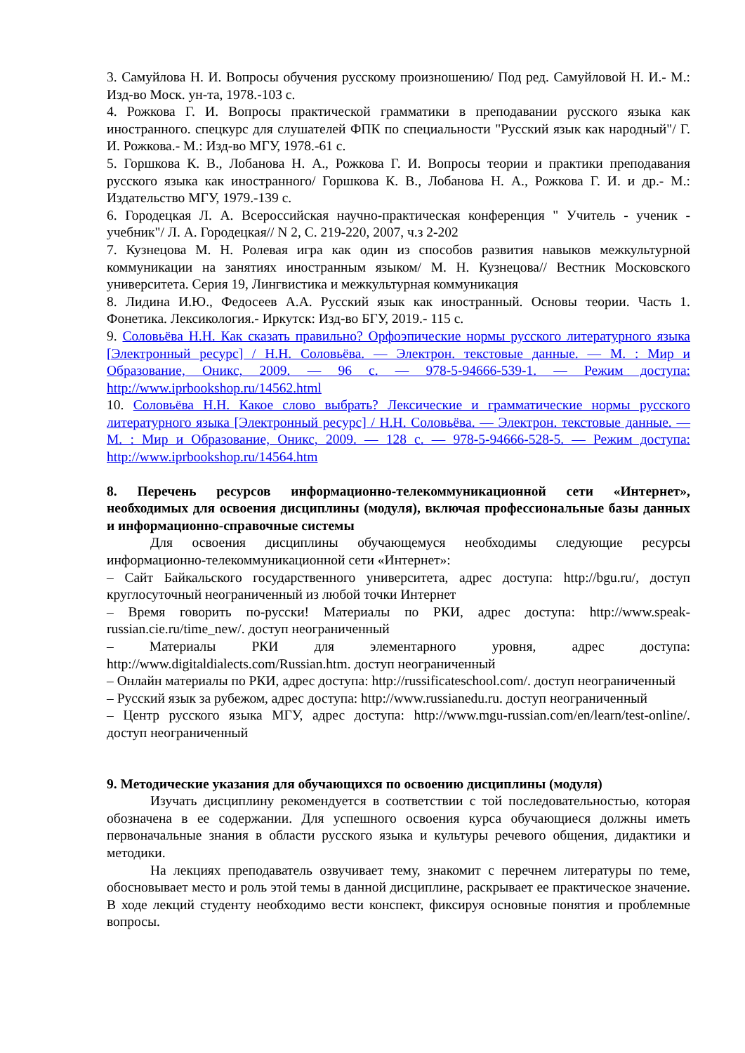3. Самуйлова Н. И. Вопросы обучения русскому произношению/ Под ред. Самуйловой Н. И.- М.: Изд-во Моск. ун-та, 1978.-103 с.
4. Рожкова Г. И. Вопросы практической грамматики в преподавании русского языка как иностранного. спецкурс для слушателей ФПК по специальности "Русский язык как народный"/ Г. И. Рожкова.- М.: Изд-во МГУ, 1978.-61 с.
5. Горшкова К. В., Лобанова Н. А., Рожкова Г. И. Вопросы теории и практики преподавания русского языка как иностранного/ Горшкова К. В., Лобанова Н. А., Рожкова Г. И. и др.- М.: Издательство МГУ, 1979.-139 с.
6. Городецкая Л. А. Всероссийская научно-практическая конференция " Учитель - ученик - учебник"/ Л. А. Городецкая// N 2, С. 219-220, 2007, ч.з 2-202
7. Кузнецова М. Н. Ролевая игра как один из способов развития навыков межкультурной коммуникации на занятиях иностранным языком/ М. Н. Кузнецова// Вестник Московского университета. Серия 19, Лингвистика и межкультурная коммуникация
8. Лидина И.Ю., Федосеев А.А. Русский язык как иностранный. Основы теории. Часть 1. Фонетика. Лексикология.- Иркутск: Изд-во БГУ, 2019.- 115 с.
9. Соловьёва Н.Н. Как сказать правильно? Орфоэпические нормы русского литературного языка [Электронный ресурс] / Н.Н. Соловьёва. — Электрон. текстовые данные. — М. : Мир и Образование, Оникс, 2009. — 96 c. — 978-5-94666-539-1. — Режим доступа: http://www.iprbookshop.ru/14562.html
10. Соловьёва Н.Н. Какое слово выбрать? Лексические и грамматические нормы русского литературного языка [Электронный ресурс] / Н.Н. Соловьёва. — Электрон. текстовые данные. — М. : Мир и Образование, Оникс, 2009. — 128 c. — 978-5-94666-528-5. — Режим доступа: http://www.iprbookshop.ru/14564.htm
8. Перечень ресурсов информационно-телекоммуникационной сети «Интернет», необходимых для освоения дисциплины (модуля), включая профессиональные базы данных и информационно-справочные системы
Для освоения дисциплины обучающемуся необходимы следующие ресурсы информационно-телекоммуникационной сети «Интернет»:
– Сайт Байкальского государственного университета, адрес доступа: http://bgu.ru/, доступ круглосуточный неограниченный из любой точки Интернет
– Время говорить по-русски! Материалы по РКИ, адрес доступа: http://www.speak-russian.cie.ru/time_new/. доступ неограниченный
– Материалы РКИ для элементарного уровня, адрес доступа: http://www.digitaldialects.com/Russian.htm. доступ неограниченный
– Онлайн материалы по РКИ, адрес доступа: http://russificateschool.com/. доступ неограниченный
– Русский язык за рубежом, адрес доступа: http://www.russianedu.ru. доступ неограниченный
– Центр русского языка МГУ, адрес доступа: http://www.mgu-russian.com/en/learn/test-online/. доступ неограниченный
9. Методические указания для обучающихся по освоению дисциплины (модуля)
Изучать дисциплину рекомендуется в соответствии с той последовательностью, которая обозначена в ее содержании. Для успешного освоения курса обучающиеся должны иметь первоначальные знания в области русского языка и культуры речевого общения, дидактики и методики.
На лекциях преподаватель озвучивает тему, знакомит с перечнем литературы по теме, обосновывает место и роль этой темы в данной дисциплине, раскрывает ее практическое значение. В ходе лекций студенту необходимо вести конспект, фиксируя основные понятия и проблемные вопросы.